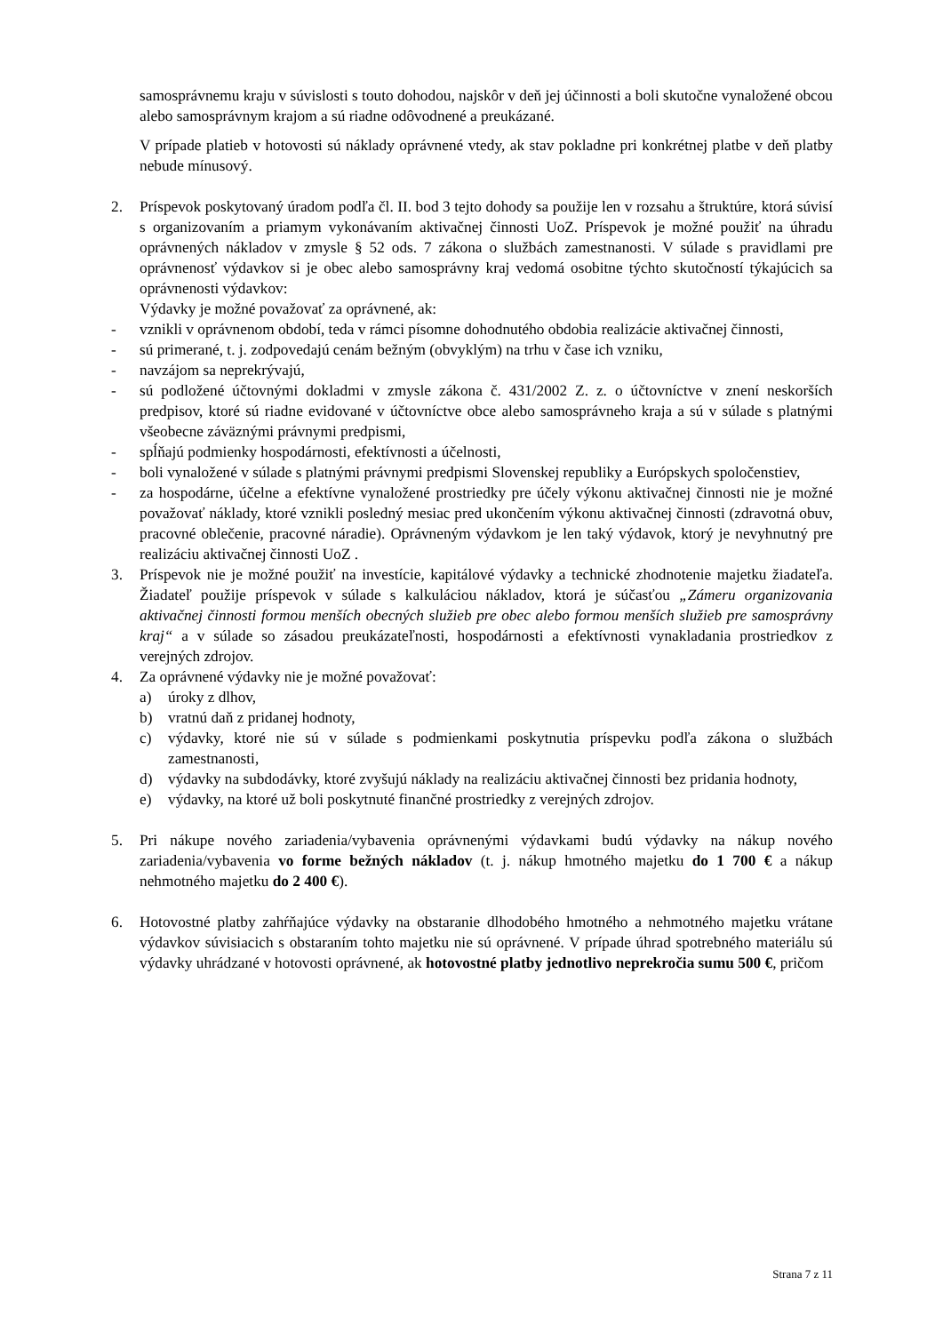samosprávnemu kraju v súvislosti s touto dohodou, najskôr v deň jej účinnosti a boli skutočne vynaložené obcou alebo samosprávnym krajom a sú riadne odôvodnené a preukázané.
V prípade platieb v hotovosti sú náklady oprávnené vtedy, ak stav pokladne pri konkrétnej platbe v deň platby nebude mínusový.
2. Príspevok poskytovaný úradom podľa čl. II. bod 3 tejto dohody sa použije len v rozsahu a štruktúre, ktorá súvisí s organizovaním a priamym vykonávaním aktivačnej činnosti UoZ. Príspevok je možné použiť na úhradu oprávnených nákladov v zmysle § 52 ods. 7 zákona o službách zamestnanosti. V súlade s pravidlami pre oprávnenosť výdavkov si je obec alebo samosprávny kraj vedomá osobitne týchto skutočností týkajúcich sa oprávnenosti výdavkov:
Výdavky je možné považovať za oprávnené, ak:
- vznikli v oprávnenom období, teda v rámci písomne dohodnutého obdobia realizácie aktivačnej činnosti,
- sú primerané, t. j. zodpovedajú cenám bežným (obvyklým) na trhu v čase ich vzniku,
- navzájom sa neprekrývajú,
- sú podložené účtovnými dokladmi v zmysle zákona č. 431/2002 Z. z. o účtovníctve v znení neskorších predpisov, ktoré sú riadne evidované v účtovníctve obce alebo samosprávneho kraja a sú v súlade s platnými všeobecne záväznými právnymi predpismi,
- spĺňajú podmienky hospodárnosti, efektívnosti a účelnosti,
- boli vynaložené v súlade s platnými právnymi predpismi Slovenskej republiky a Európskych spoločenstiev,
- za hospodárne, účelne a efektívne vynaložené prostriedky pre účely výkonu aktivačnej činnosti nie je možné považovať náklady, ktoré vznikli posledný mesiac pred ukončením výkonu aktivačnej činnosti (zdravotná obuv, pracovné oblečenie, pracovné náradie). Oprávneným výdavkom je len taký výdavok, ktorý je nevyhnutný pre realizáciu aktivačnej činnosti UoZ .
3. Príspevok nie je možné použiť na investície, kapitálové výdavky a technické zhodnotenie majetku žiadateľa. Žiadateľ použije príspevok v súlade s kalkuláciou nákladov, ktorá je súčasťou „Zámeru organizovania aktivačnej činnosti formou menších obecných služieb pre obec alebo formou menších služieb pre samosprávny kraj“ a v súlade so zásadou preukázateľnosti, hospodárnosti a efektívnosti vynakladania prostriedkov z verejných zdrojov.
4. Za oprávnené výdavky nie je možné považovať:
a) úroky z dlhov,
b) vratnú daň z pridanej hodnoty,
c) výdavky, ktoré nie sú v súlade s podmienkami poskytnutia príspevku podľa zákona o službách zamestnanosti,
d) výdavky na subdodávky, ktoré zvyšujú náklady na realizáciu aktivačnej činnosti bez pridania hodnoty,
e) výdavky, na ktoré už boli poskytnuté finančné prostriedky z verejných zdrojov.
5. Pri nákupe nového zariadenia/vybavenia oprávnenými výdavkami budú výdavky na nákup nového zariadenia/vybavenia vo forme bežných nákladov (t. j. nákup hmotného majetku do 1 700 € a nákup nehmotného majetku do 2 400 €).
6. Hotovostné platby zahŕňajúce výdavky na obstaranie dlhodobého hmotného a nehmotného majetku vrátane výdavkov súvisiacich s obstaraním tohto majetku nie sú oprávnené. V prípade úhrad spotrebného materiálu sú výdavky uhrádzané v hotovosti oprávnené, ak hotovostné platby jednotlivo neprekročia sumu 500 €, pričom
Strana 7 z 11